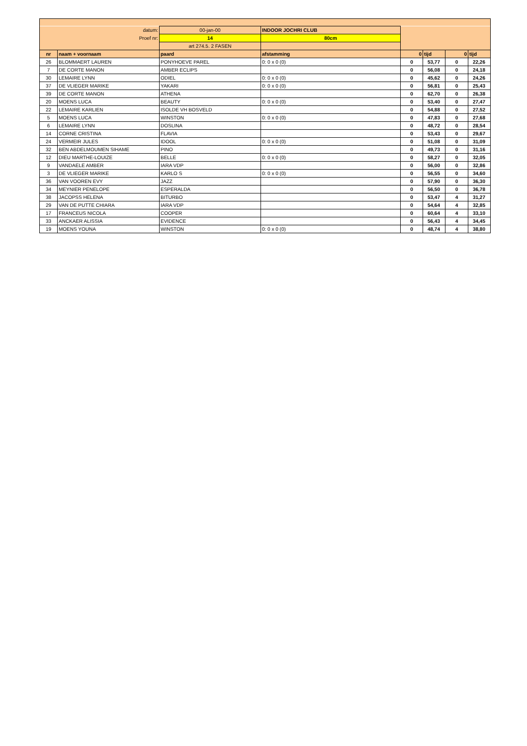| datum: | | 00-jan-00 | INDOOR JOCHRI CLUB | | | | |
| Proef nr: | | 14 | 80cm | | | | |
| | | art 274.5. 2 FASEN | | | | | |
| nr | naam + voornaam | paard | afstamming | 0 | tijd | 0 | tijd |
| 26 | BLOMMAERT LAUREN | PONYHOEVE PAREL | 0: 0 x 0 (0) | 0 | 53,77 | 0 | 22,26 |
| 7 | DE CORTE MANON | AMBER ECLIPS | | 0 | 56,08 | 0 | 24,18 |
| 30 | LEMAIRE LYNN | ODIEL | 0: 0 x 0 (0) | 0 | 45,62 | 0 | 24,26 |
| 37 | DE VLIEGER MARIKE | YAKARI | 0: 0 x 0 (0) | 0 | 56,81 | 0 | 25,43 |
| 39 | DE CORTE MANON | ATHENA | | 0 | 62,70 | 0 | 26,38 |
| 20 | MOENS LUCA | BEAUTY | 0: 0 x 0 (0) | 0 | 53,40 | 0 | 27,47 |
| 22 | LEMAIRE KARLIEN | ISOLDE VH BOSVELD | | 0 | 54,88 | 0 | 27,52 |
| 5 | MOENS LUCA | WINSTON | 0: 0 x 0 (0) | 0 | 47,83 | 0 | 27,68 |
| 6 | LEMAIRE LYNN | DOSLINA | | 0 | 48,72 | 0 | 28,54 |
| 14 | CORNE CRISTINA | FLAVIA | | 0 | 53,43 | 0 | 29,67 |
| 24 | VERMEIR JULES | IDOOL | 0: 0 x 0 (0) | 0 | 51,08 | 0 | 31,09 |
| 32 | BEN ABDELMOUMEN SIHAME | PINO | | 0 | 49,73 | 0 | 31,16 |
| 12 | DIEU MARTHE-LOUIZE | BELLE | 0: 0 x 0 (0) | 0 | 58,27 | 0 | 32,05 |
| 9 | VANDAELE AMBER | IARA VDP | | 0 | 56,00 | 0 | 32,86 |
| 3 | DE VLIEGER MARIKE | KARLO S | 0: 0 x 0 (0) | 0 | 56,55 | 0 | 34,60 |
| 36 | VAN VOOREN EVY | JAZZ | | 0 | 57,90 | 0 | 36,30 |
| 34 | MEYNIER PENELOPE | ESPERALDA | | 0 | 56,50 | 0 | 36,78 |
| 38 | JACOPSS HELENA | BITURBO | | 0 | 53,47 | 4 | 31,27 |
| 29 | VAN DE PUTTE CHIARA | IARA VDP | | 0 | 54,64 | 4 | 32,85 |
| 17 | FRANCEUS NICOLA | COOPER | | 0 | 60,64 | 4 | 33,10 |
| 33 | ANCKAER ALISSIA | EVIDENCE | | 0 | 56,43 | 4 | 34,45 |
| 19 | MOENS YOUNA | WINSTON | 0: 0 x 0 (0) | 0 | 48,74 | 4 | 38,80 |